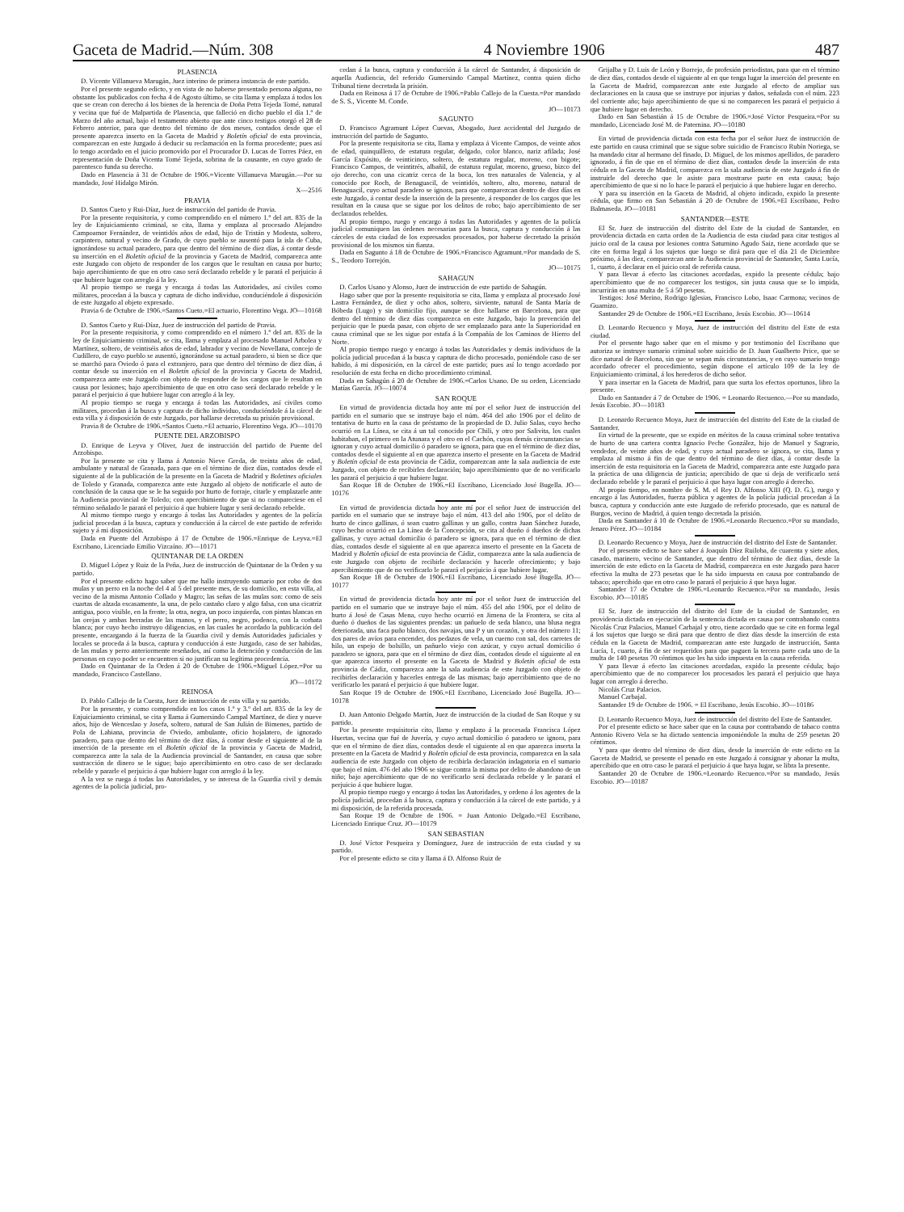Gaceta de Madrid.—Núm. 308 4 Noviembre 1906 487
PLASENCIA
D. Vicente Villanueva Marugán, Juez interino de primera instancia de este partido.
Por el presente segundo edicto, y en vista de no haberse presentado persona alguna, no obstante los publicados con fecha 4 de Agosto último, se cita llama y emplaza á todos los que se crean con derecho á los bienes de la herencia de Doña Petra Tejeda Tomé, natural y vecina que fué de Malpartida de Plasencia, que falleció en dicho pueblo el día 1.º de Marzo del año actual, bajo el testamento abierto que ante cinco testigos otorgó el 28 de Febrero anterior, para que dentro del término de dos meses, contados desde que el presente aparezca inserto en la Gaceta de Madrid y Boletín oficial de esta provincia, comparezcan en este Juzgado á deducir su reclamación en la forma procedente; pues así lo tengo acordado en el juicio promovido por el Procurador D. Lucas de Torres Páez, en representación de Doña Vicenta Tomé Tejeda, sobrina de la causante, en cuyo grado de parentesco funda su derecho.
Dado en Plasencia á 31 de Octubre de 1906.=Vicente Villanueva Marugán.—Por su mandado, José Hidalgo Mirón.
X—2516
PRAVIA
D. Santos Cueto y Rui-Díaz, Juez de instrucción del partido de Pravia.
Por la presente requisitoria, y como comprendido en el número 1.º del art. 835 de la ley de Enjuiciamiento criminal, se cita, llama y emplaza al procesado Alejandro Campoamor Fernández, de veintidós años de edad, hijo de Tristán y Modesta, soltero, carpintero, natural y vecino de Grado, de cuyo pueblo se ausentó para la isla de Cuba, ignorándose su actual paradero, para que dentro del término de diez días, á contar desde su inserción en el Boletín oficial de la provincia y Gaceta de Madrid, comparezca ante este Juzgado con objeto de responder de los cargos que le resultan en causa por hurto; bajo apercibimiento de que en otro caso será declarado rebelde y le parará el perjuicio á que hubiere lugar con arreglo á la ley.
Al propio tiempo se ruega y encarga á todas las Autoridades, así civiles como militares, procedan á la busca y captura de dicho individuo, conduciéndole á disposición de este Juzgado al objeto expresado.
Pravia 6 de Octubre de 1906.=Santos Cueto.=El actuario, Florentino Vega. JO—10168
D. Santos Cueto y Rui-Díaz, Juez de instrucción del partido de Pravia.
Por la presente requisitoria, y como comprendido en el número 1.º del art. 835 de la ley de Enjuiciamiento criminal, se cita, llama y emplaza al procesado Manuel Arbolea y Martínez, soltero, de veintiséis años de edad, labrador y vecino de Novellana, concejo de Cudillero, de cuyo pueblo se ausentó, ignorándose su actual paradero, si bien se dice que se marchó para Oviedo ó para el extranjero, para que dentro del término de diez días, á contar desde su inserción en el Boletín oficial de la provincia y Gaceta de Madrid, comparezca ante este Juzgado con objeto de responder de los cargos que le resultan en causa por lesiones; bajo apercibimiento de que en otro caso será declarado rebelde y le parará el perjuicio á que hubiere lugar con arreglo á la ley.
Al propio tiempo se ruega y encarga á todas las Autoridades, así civiles como militares, procedan á la busca y captura de dicho individuo, conduciéndole á la cárcel de esta villa y á disposición de este Juzgado, por hallarse decretada su prisión provisional.
Pravia 8 de Octubre de 1906.=Santos Cueto.=El actuario, Florentino Vega. JO—10170
PUENTE DEL ARZOBISPO
D. Enrique de Leyva y Oliver, Juez de instrucción del partido de Puente del Arzobispo.
Por la presente se cita y llama á Antonio Nieve Greda, de treinta años de edad, ambulante y natural de Granada, para que en el término de diez días, contados desde el siguiente al de la publicación de la presente en la Gaceta de Madrid y Boletines oficiales de Toledo y Granada, comparezca ante este Juzgado al objeto de notificarle el auto de conclusión de la causa que se le ha seguido por hurto de forraje, citarle y emplazarle ante la Audiencia provincial de Toledo; con apercibimiento de que si no compareciese en el término señalado le parará el perjuicio á que hubiere lugar y será declarado rebelde.
Al mismo tiempo ruego y encargo á todas las Autoridades y agentes de la policía judicial procedan á la busca, captura y conducción á la cárcel de este partido de referido sujeto y á mi disposición.
Dada en Puente del Arzobispo á 17 de Octubre de 1906.=Enrique de Leyva.=El Escribano, Licenciado Emilio Vizcaíno. JO—10171
QUINTANAR DE LA ORDEN
D. Miguel López y Ruiz de la Peña, Juez de instrucción de Quintanar de la Orden y su partido.
Por el presente edicto hago saber que me hallo instruyendo sumario por robo de dos mulas y un perro en la noche del 4 al 5 del presente mes, de su domicilio, en esta villa, al vecino de la misma Antonio Collado y Magro; las señas de las mulas son: como de seis cuartas de alzada escasamente, la una, de pelo castaño claro y algo falsa, con una cicatriz antigua, poco visible, en la frente; la otra, negra, un poco izquierda, con pintas blancas en las orejas y ambas herradas de las manos, y el perro, negro, podenco, con la corbata blanca; por cuyo hecho instruyo diligencias, en las cuales he acordado la publicación del presente, encargando á la fuerza de la Guardia civil y demás Autoridades judiciales y locales se proceda á la busca, captura y conducción á este Juzgado, caso de ser habidas, de las mulas y perro anteriormente reseñados, así como la detención y conducción de las personas en cuyo poder se encuentren si no justifican su legítima procedencia.
Dado en Quintanar de la Orden á 20 de Octubre de 1906.=Miguel López.=Por su mandado, Francisco Castellano.
JO—10172
REINOSA
D. Pablo Callejo de la Cuesta, Juez de instrucción de esta villa y su partido.
Por la presente, y como comprendido en los casos 1.º y 3.º del art. 835 de la ley de Enjuiciamiento criminal, se cita y llama á Gumersindo Campal Martínez, de diez y nueve años, hijo de Wenceslao y Josefa, soltero, natural de San Julián de Bimenes, partido de Pola de Labiana, provincia de Oviedo, ambulante, oficio hojalatero, de ignorado paradero, para que dentro del término de diez días, á contar desde el siguiente al de la inserción de la presente en el Boletín oficial de la provincia y Gaceta de Madrid, comparezca ante la sala de la Audiencia provincial de Santander, en causa que sobre sustracción de dinero se le sigue; bajo apercibimiento en otro caso de ser declarado rebelde y pararle el perjuicio á que hubiere lugar con arreglo á la ley.
A la vez se ruega á todas las Autoridades, y se interesa de la Guardia civil y demás agentes de la policía judicial, pro-
cedan á la busca, captura y conducción á la cárcel de Santander, á disposición de aquella Audiencia, del referido Gumersindo Campal Martínez, contra quien dicho Tribunal tiene decretada la prisión.
Dada en Reinosa á 17 de Octubre de 1906.=Pablo Callejo de la Cuesta.=Por mandado de S. S., Vicente M. Conde.
JO—10173
SAGUNTO
D. Francisco Agramunt López Cuevas, Abogado, Juez accidental del Juzgado de instrucción del partido de Sagunto.
Por la presente requisitoria se cita, llama y emplaza á Vicente Campos, de veinte años de edad, quinquillero, de estatura regular, delgado, color blanco, nariz afilada; José García Expósito, de veinticinco, soltero, de estatura regular, moreno, con bigote; Francisco Campos, de veintitrés, albañil, de estatura regular, moreno, grueso, bizco del ojo derecho, con una cicatriz cerca de la boca, los tres naturales de Valencia, y al conocido por Roch, de Benaguacil, de veintidós, soltero, alto, moreno, natural de Benaguacil, cuyo actual paradero se ignora, para que comparezcan dentro de diez días en este Juzgado, á contar desde la inserción de la presente, á responder de los cargos que les resultan en la causa que se sigue por los delitos de robo; bajo apercibimiento de ser declarados rebeldes.
Al propio tiempo, ruego y encargo á todas las Autoridades y agentes de la policía judicial comuniquen las órdenes necesarias para la busca, captura y conducción á las cárceles de esta ciudad de los expresados procesados, por haberse decretado la prisión provisional de los mismos sin fianza.
Dada en Sagunto á 18 de Octubre de 1906.=Francisco Agramunt.=Por mandado de S. S., Teodoro Torrejón.
JO—10175
SAHAGUN
D. Carlos Usano y Alonso, Juez de instrucción de este partido de Sahagún.
Hago saber que por la presente requisitoria se cita, llama y emplaza al procesado José Lastra Fernández, de diez y ocho años, soltero, sirviente, natural de Santa María de Bóbeda (Lugo) y sin domicilio fijo, aunque se dice hallarse en Barcelona, para que dentro del término de diez días comparezca en este Juzgado, bajo la prevención del perjuicio que le pueda pasar, con objeto de ser emplazado para ante la Superioridad en causa criminal que se les sigue por estafa á la Compañía de los Caminos de Hierro del Norte.
Al propio tiempo ruego y encargo á todas las Autoridades y demás individuos de la policía judicial procedan á la busca y captura de dicho procesado, poniéndole caso de ser habido, á mi disposición, en la cárcel de este partido; pues así lo tengo acordado por resolución de esta fecha en dicho procedimiento criminal.
Dada en Sahagún á 20 de Octubre de 1906.=Carlos Usano. De su orden, Licenciado Matías García. JO—10074
SAN ROQUE
En virtud de providencia dictada hoy ante mí por el señor Juez de instrucción del partido en el sumario que se instruye bajo el núm. 464 del año 1906 por el delito de tentativa de hurto en la casa de préstamo de la propiedad de D. Julio Salas, cuyo hecho ocurrió en La Línea, se cita á un tal conocido por Chili, y otro por Salivita, los cuales habitaban, el primero en la Atunara y el otro en el Cachón, cuyas demás circunstancias se ignoran y cuyo actual domicilio ó paradero se ignora, para que en el término de diez días, contados desde el siguiente al en que aparezca inserto el presente en la Gaceta de Madrid y Boletín oficial de esta provincia de Cádiz, comparezcan ante la sala audiencia de este Juzgado, con objeto de recibirles declaración; bajo apercibimiento que de no verificarlo les parará el perjuicio á que hubiere lugar.
San Roque 18 de Octubre de 1906.=El Escribano, Licenciado José Bugella. JO—10176
En virtud de providencia dictada hoy ante mí por el señor Juez de instrucción del partido en el sumario que se instruye bajo el núm. 413 del año 1906, por el delito de hurto de cinco gallinas, ó sean cuatro gallinas y un gallo, contra Juan Sánchez Jurado, cuyo hecho ocurrió en La Línea de la Concepción, se cita al dueño ó dueños de dichas gallinas, y cuyo actual domicilio ó paradero se ignora, para que en el término de diez días, contados desde el siguiente al en que aparezca inserto el presente en la Gaceta de Madrid y Boletín oficial de esta provincia de Cádiz, comparezca ante la sala audiencia de este Juzgado con objeto de recibirle declaración y hacerle ofrecimiento; y bajo apercibimiento que de no verificarlo le parará el perjuicio á que hubiere lugar.
San Roque 18 de Octubre de 1906.=El Escribano, Licenciado José Bugella. JO—10177
En virtud de providencia dictada hoy ante mí por el señor Juez de instrucción del partido en el sumario que se instruye bajo el núm. 455 del año 1906, por el delito de hurto á José de Casas Mena, cuyo hecho ocurrió en Jimena de la Frontera, se cita al dueño ó dueños de las siguientes prendas: un pañuelo de seda blanco, una blusa negra deteriorada, una faca puño blanco, dos navajas, una P y un corazón, y otra del número 11; dos pares de avíos para encender, dos pedazos de vela, un cuerno con sal, dos carretes de hilo, un espejo de bolsillo, un pañuelo viejo con azúcar, y cuyo actual domicilio ó paradero se ignora, para que en el término de diez días, contados desde el siguiente al en que aparezca inserto el presente en la Gaceta de Madrid y Boletín oficial de esta provincia de Cádiz, comparezca ante la sala audiencia de este Juzgado con objeto de recibirles declaración y hacerles entrega de las mismas; bajo apercibimiento que de no verificarlo les parará el perjuicio á que hubiere lugar.
San Roque 19 de Octubre de 1906.=El Escribano, Licenciado José Bugella. JO—10178
D. Juan Antonio Delgado Martín, Juez de instrucción de la ciudad de San Roque y su partido.
Por la presente requisitoria cito, llamo y emplazo á la procesada Francisca López Huertas, vecina que fué de Juvería, y cuyo actual domicilio ó paradero se ignora, para que en el término de diez días, contados desde el siguiente al en que aparezca inserta la presente en la Gaceta de Madrid y Boletín oficial de esta provincia, comparezca en la sala audiencia de este Juzgado con objeto de recibirla declaración indagatoria en el sumario que bajo el núm. 476 del año 1906 se sigue contra la misma por delito de abandono de un niño; bajo apercibimiento que de no verificarlo será declarada rebelde y le parará el perjuicio á que hubiere lugar.
Al propio tiempo ruego y encargo á todas las Autoridades, y ordeno á los agentes de la policía judicial, procedan á la busca, captura y conducción á la cárcel de este partido, y á mi disposición, de la referida procesada.
San Roque 19 de Octubre de 1906. = Juan Antonio Delgado.=El Escribano, Licenciado Enrique Cruz. JO—10179
SAN SEBASTIAN
D. José Víctor Pesqueira y Domínguez, Juez de instrucción de esta ciudad y su partido.
Por el presente edicto se cita y llama á D. Alfonso Ruiz de
Grijalba y D. Luis de León y Borrejo, de profesión periodistas, para que en el término de diez días, contados desde el siguiente al en que tenga lugar la inserción del presente en la Gaceta de Madrid, comparezcan ante este Juzgado al efecto de ampliar sus declaraciones en la causa que se instruye por injurias y daños, señalada con el núm. 223 del corriente año; bajo apercibimiento de que si no comparecen les parará el perjuicio á que hubiere lugar en derecho.
Dado en San Sebastián á 15 de Octubre de 1906.=José Víctor Pesqueira.=Por su mandado, Licenciado José M. de Paternina. JO—10180
En virtud de providencia dictada con esta fecha por el señor Juez de instrucción de este partido en causa criminal que se sigue sobre suicidio de Francisco Rubín Noriega, se ha mandado citar al hermano del finado, D. Miguel, de los mismos apellidos, de paradero ignorado, á fin de que en el término de diez días, contados desde la inserción de esta cédula en la Gaceta de Madrid, comparezca en la sala audiencia de este Juzgado á fin de instruirle del derecho que le asiste para mostrarse parte en esta causa; bajo apercibimiento de que si no lo hace le parará el perjuicio á que hubiere lugar en derecho.
Y para su inserción en la Gaceta de Madrid, al objeto indicado, expido la presente cédula, que firmo en San Sebastián á 20 de Octubre de 1906.=El Escribano, Pedro Balmaseda. JO—10181
SANTANDER—ESTE
El Sr. Juez de instrucción del distrito del Este de la ciudad de Santander, en providencia dictada en carta orden de la Audiencia de esta ciudad para citar testigos al juicio oral de la causa por lesiones contra Saturnino Agudo Saiz, tiene acordado que se cite en forma legal á los sujetos que luego se dirá para que el día 21 de Diciembre próximo, á las diez, comparezcan ante la Audiencia provincial de Santander, Santa Lucía, 1, cuarto, á declarar en el juicio oral de referida causa.
Y para llevar á efecto las citaciones acordadas, expido la presente cédula; bajo apercibimiento que de no comparecer los testigos, sin justa causa que se lo impida, incurrirán en una multa de 5 á 50 pesetas.
Testigos: José Merino, Rodrigo Iglesias, Francisco Lobo, Isaac Carmona; vecinos de Guarnizo.
Santander 29 de Octubre de 1906.=El Escribano, Jesús Escobio. JO—10614
D. Leonardo Recuenco y Moya, Juez de instrucción del distrito del Este de esta ciudad.
Por el presente hago saber que en el mismo y por testimonio del Escribano que autoriza se instruye sumario criminal sobre suicidio de D. Juan Gualberto Price, que se dice natural de Barcelona, sin que se sepan más circunstancias, y en cuyo sumario tengo acordado ofrecer el procedimiento, según dispone el artículo 109 de la ley de Enjuiciamiento criminal, á los herederos de dicho señor.
Y para insertar en la Gaceta de Madrid, para que surta los efectos oportunos, libro la presente.
Dado en Santander á 7 de Octubre de 1906. = Leonardo Recuenco.—Por su mandado, Jesús Escobio. JO—10183
D. Leonardo Recuenco Moya, Juez de instrucción del distrito del Este de la ciudad de Santander.
En virtud de la presente, que se expide en méritos de la causa criminal sobre tentativa de hurto de una cartera contra Ignacio Peche González, hijo de Manuel y Sagrario, vendedor, de veinte años de edad, y cuyo actual paradero se ignora, se cita, llama y emplaza al mismo á fin de que dentro del término de diez días, á contar desde la inserción de esta requisitoria en la Gaceta de Madrid, comparezca ante este Juzgado para la práctica de una diligencia de justicia; apercibido de que si deja de verificarlo será declarado rebelde y le parará el perjuicio á que haya lugar con arreglo á derecho.
Al propio tiempo, en nombre de S. M. el Rey D. Alfonso XIII (Q. D. G.), ruego y encargo á las Autoridades, fuerza pública y agentes de la policía judicial procedan á la busca, captura y conducción ante este Juzgado de referido procesado, que es natural de Burgos, vecino de Madrid, á quien tengo decretada la prisión.
Dada en Santander á 10 de Octubre de 1906.=Leonardo Recuenco.=Por su mandado, Jenaro Pérez. JO—10184
D. Leonardo Recuenco y Moya, Juez de instrucción del distrito del Este de Santander.
Por el presente edicto se hace saber á Joaquín Díez Ruiloba, de cuarenta y siete años, casado, marinero, vecino de Santander, que dentro del término de diez días, desde la inserción de este edicto en la Gaceta de Madrid, comparezca en este Juzgado para hacer efectiva la multa de 273 pesetas que le ha sido impuesta en causa por contrabando de tabaco; apercibido que en otro caso le parará el perjuicio á que haya lugar.
Santander 17 de Octubre de 1906.=Leonardo Recuenco.=Por su mandado, Jesús Escobio. JO—10185
El Sr. Juez de instrucción del distrito del Este de la ciudad de Santander, en providencia dictada en ejecución de la sentencia dictada en causa por contrabando contra Nicolás Cruz Palacios, Manuel Carbajal y otro, tiene acordado que se cite en forma legal á los sujetos que luego se dirá para que dentro de diez días desde la inserción de esta cédula en la Gaceta de Madrid, comparezcan ante este Juzgado de instrucción, Santa Lucía, 1, cuarto, á fin de ser requeridos para que paguen la tercera parte cada uno de la multa de 140 pesetas 70 céntimos que les ha sido impuesta en la causa referida.
Y para llevar á efecto las citaciones acordadas, expido la presente cédula; bajo apercibimiento que de no comparecer los procesados les parará el perjuicio que haya lugar con arreglo á derecho.
Nicolás Cruz Palacios.
Manuel Carbajal.
Santander 19 de Octubre de 1906. = El Escribano, Jesús Escobio. JO—10186
D. Leonardo Recuenco Moya, Juez de instrucción del distrito del Este de Santander.
Por el presente edicto se hace saber que en la causa por contrabando de tabaco contra Antonio Rivero Vela se ha dictado sentencia imponiéndole la multa de 259 pesetas 20 céntimos.
Y para que dentro del término de diez días, desde la inserción de este edicto en la Gaceta de Madrid, se presente el penado en este Juzgado á consignar y abonar la multa, apercibido que en otro caso le parará el perjuicio á que haya lugar, se libra la presente.
Santander 20 de Octubre de 1906.=Leonardo Recuenco.=Por su mandado, Jesús Escobio. JO—10187